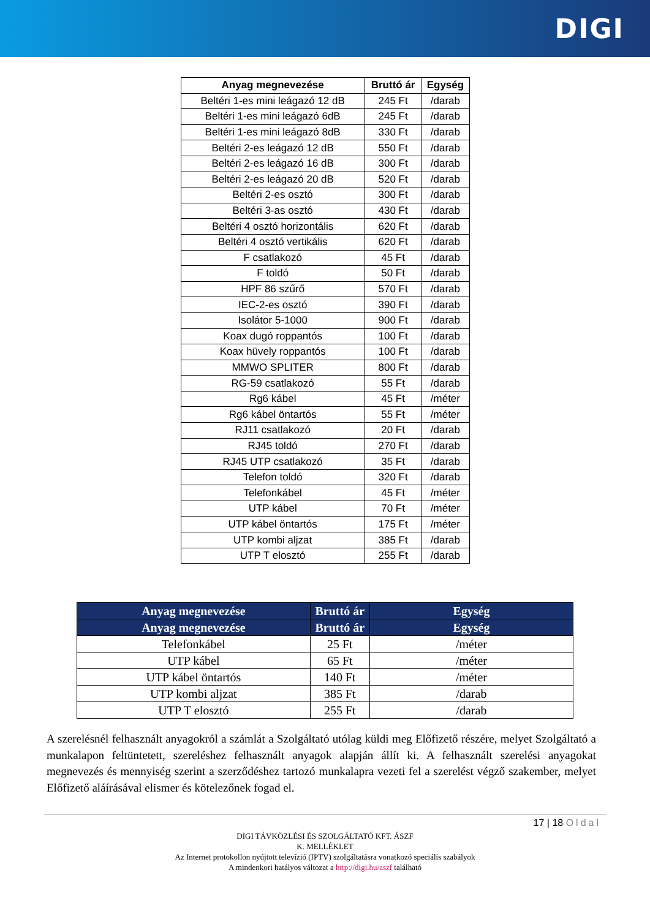DIGI
| Anyag megnevezése | Bruttó ár | Egység |
| --- | --- | --- |
| Beltéri 1-es mini leágazó 12 dB | 245 Ft | /darab |
| Beltéri 1-es mini leágazó 6dB | 245 Ft | /darab |
| Beltéri 1-es mini leágazó 8dB | 330 Ft | /darab |
| Beltéri 2-es leágazó 12 dB | 550 Ft | /darab |
| Beltéri 2-es leágazó 16 dB | 300 Ft | /darab |
| Beltéri 2-es leágazó 20 dB | 520 Ft | /darab |
| Beltéri 2-es osztó | 300 Ft | /darab |
| Beltéri 3-as osztó | 430 Ft | /darab |
| Beltéri 4 osztó horizontális | 620 Ft | /darab |
| Beltéri 4 osztó vertikális | 620 Ft | /darab |
| F csatlakozó | 45 Ft | /darab |
| F toldó | 50 Ft | /darab |
| HPF 86 szűrő | 570 Ft | /darab |
| IEC-2-es osztó | 390 Ft | /darab |
| Isolátor 5-1000 | 900 Ft | /darab |
| Koax dugó roppantós | 100 Ft | /darab |
| Koax hüvely roppantós | 100 Ft | /darab |
| MMWO SPLITER | 800 Ft | /darab |
| RG-59 csatlakozó | 55 Ft | /darab |
| Rg6 kábel | 45 Ft | /méter |
| Rg6 kábel öntartós | 55 Ft | /méter |
| RJ11 csatlakozó | 20 Ft | /darab |
| RJ45 toldó | 270 Ft | /darab |
| RJ45 UTP csatlakozó | 35 Ft | /darab |
| Telefon toldó | 320 Ft | /darab |
| Telefonkábel | 45 Ft | /méter |
| UTP kábel | 70 Ft | /méter |
| UTP kábel öntartós | 175 Ft | /méter |
| UTP kombi aljzat | 385 Ft | /darab |
| UTP T elosztó | 255 Ft | /darab |
| Anyag megnevezése | Bruttó ár | Egység |
| --- | --- | --- |
| Anyag megnevezése | Bruttó ár | Egység |
| Telefonkábel | 25 Ft | /méter |
| UTP kábel | 65 Ft | /méter |
| UTP kábel öntartós | 140 Ft | /méter |
| UTP kombi aljzat | 385 Ft | /darab |
| UTP T elosztó | 255 Ft | /darab |
A szerelésnél felhasznált anyagokról a számlát a Szolgáltató utólag küldi meg Előfizető részére, melyet Szolgáltató a munkalapon feltüntetett, szereléshez felhasznált anyagok alapján állít ki. A felhasznált szerelési anyagokat megnevezés és mennyiség szerint a szerződéshez tartozó munkalapra vezeti fel a szerelést végző szakember, melyet Előfizető aláírásával elismer és kötelezőnek fogad el.
17 | 18 Oldal
DIGI TÁVKÖZLÉSI ÉS SZOLGÁLTATÓ KFT. ÁSZF
K. MELLÉKLET
Az Internet protokollon nyújtott televízió (IPTV) szolgáltatásra vonatkozó speciális szabályok
A mindenkori hatályos változat a http://digi.hu/aszf található